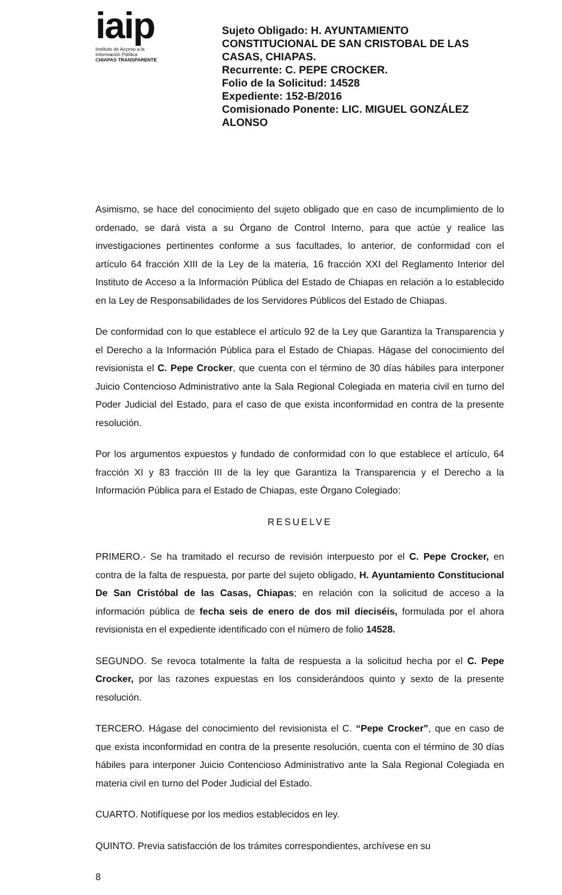iaip
Instituto de Acceso a la
Información Pública
CHIAPAS TRANSPARENTE
Sujeto Obligado: H. AYUNTAMIENTO CONSTITUCIONAL DE SAN CRISTOBAL DE LAS CASAS, CHIAPAS.
Recurrente: C. PEPE CROCKER.
Folio de la Solicitud: 14528
Expediente: 152-B/2016
Comisionado Ponente: LIC. MIGUEL GONZÁLEZ ALONSO
Asimismo, se hace del conocimiento del sujeto obligado que en caso de incumplimiento de lo ordenado, se dará vista a su Órgano de Control Interno, para que actúe y realice las investigaciones pertinentes conforme a sus facultades, lo anterior, de conformidad con el artículo 64 fracción XIII de la Ley de la materia, 16 fracción XXI del Reglamento Interior del Instituto de Acceso a la Información Pública del Estado de Chiapas en relación a lo establecido en la Ley de Responsabilidades de los Servidores Públicos del Estado de Chiapas.
De conformidad con lo que establece el artículo 92 de la Ley que Garantiza la Transparencia y el Derecho a la Información Pública para el Estado de Chiapas. Hágase del conocimiento del revisionista el C. Pepe Crocker, que cuenta con el término de 30 días hábiles para interponer Juicio Contencioso Administrativo ante la Sala Regional Colegiada en materia civil en turno del Poder Judicial del Estado, para el caso de que exista inconformidad en contra de la presente resolución.
Por los argumentos expuestos y fundado de conformidad con lo que establece el artículo, 64 fracción XI y 83 fracción III de la ley que Garantiza la Transparencia y el Derecho a la Información Pública para el Estado de Chiapas, este Órgano Colegiado:
RESUELVE
PRIMERO.- Se ha tramitado el recurso de revisión interpuesto por el C. Pepe Crocker, en contra de la falta de respuesta, por parte del sujeto obligado, H. Ayuntamiento Constitucional De San Cristóbal de las Casas, Chiapas; en relación con la solicitud de acceso a la información pública de fecha seis de enero de dos mil dieciséis, formulada por el ahora revisionista en el expediente identificado con el número de folio 14528.
SEGUNDO. Se revoca totalmente la falta de respuesta a la solicitud hecha por el C. Pepe Crocker, por las razones expuestas en los considerándoos quinto y sexto de la presente resolución.
TERCERO. Hágase del conocimiento del revisionista el C. “Pepe Crocker”, que en caso de que exista inconformidad en contra de la presente resolución, cuenta con el término de 30 días hábiles para interponer Juicio Contencioso Administrativo ante la Sala Regional Colegiada en materia civil en turno del Poder Judicial del Estado.
CUARTO. Notifíquese por los medios establecidos en ley.
QUINTO. Previa satisfacción de los trámites correspondientes, archívese en su
8